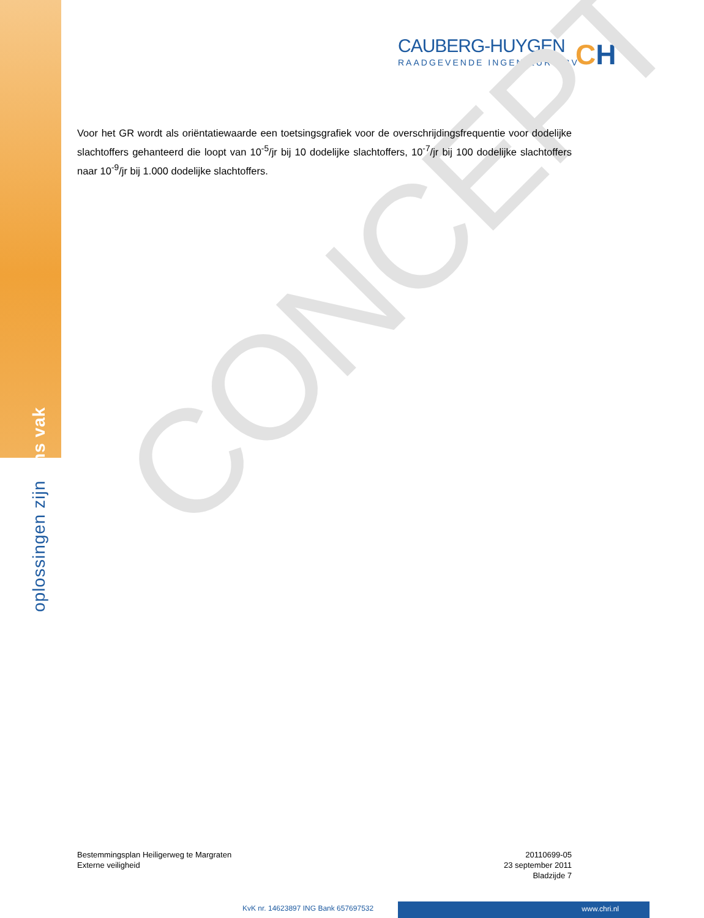oplossingen zijn ons vak
CAUBERG-HUYGEN
RAADGEVENDE INGENIEURS BV
CH
CONCEPT
Voor het GR wordt als oriëntatiewaarde een toetsingsgrafiek voor de overschrijdingsfrequentie voor dodelijke slachtoffers gehanteerd die loopt van 10<sup>-5</sup>/jr bij 10 dodelijke slachtoffers, 10<sup>-7</sup>/jr bij 100 dodelijke slachtoffers naar 10<sup>-9</sup>/jr bij 1.000 dodelijke slachtoffers.
Bestemmingsplan Heiligerweg te Margraten
Externe veiligheid
20110699-05
23 september 2011
Bladzijde 7
KvK nr. 14623897 ING Bank 657697532
www.chri.nl